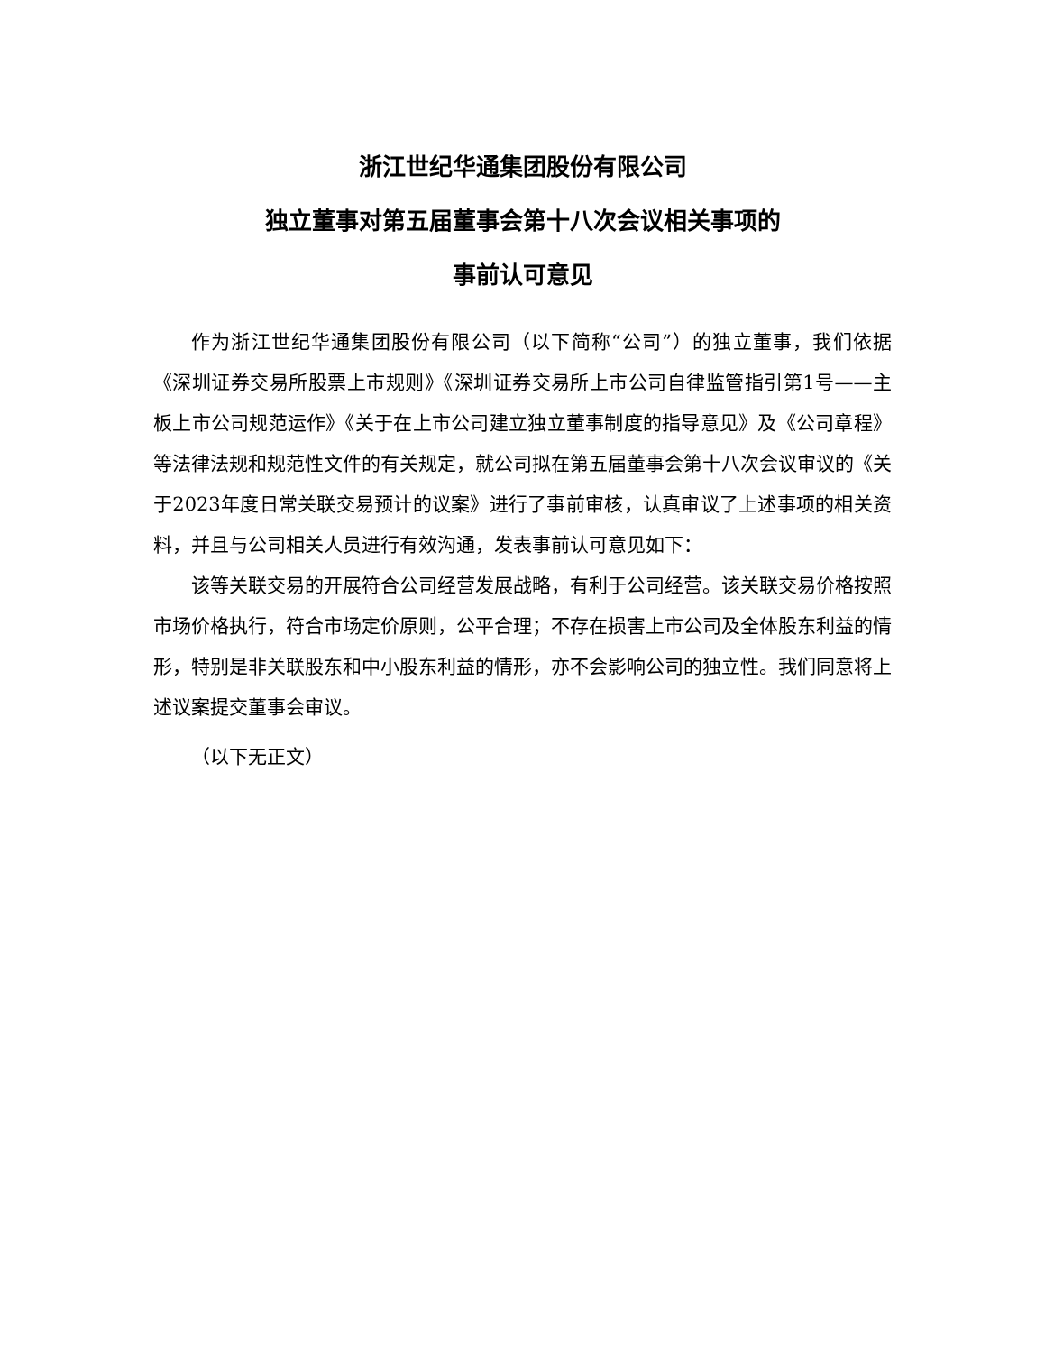浙江世纪华通集团股份有限公司
独立董事对第五届董事会第十八次会议相关事项的
事前认可意见
作为浙江世纪华通集团股份有限公司（以下简称“公司”）的独立董事，我们依据《深圳证券交易所股票上市规则》《深圳证券交易所上市公司自律监管指引第1号——主板上市公司规范运作》《关于在上市公司建立独立董事制度的指导意见》及《公司章程》等法律法规和规范性文件的有关规定，就公司拟在第五届董事会第十八次会议审议的《关于2023年度日常关联交易预计的议案》进行了事前审核，认真审议了上述事项的相关资料，并且与公司相关人员进行有效沟通，发表事前认可意见如下：
该等关联交易的开展符合公司经营发展战略，有利于公司经营。该关联交易价格按照市场价格执行，符合市场定价原则，公平合理；不存在损害上市公司及全体股东利益的情形，特别是非关联股东和中小股东利益的情形，亦不会影响公司的独立性。我们同意将上述议案提交董事会审议。
（以下无正文）